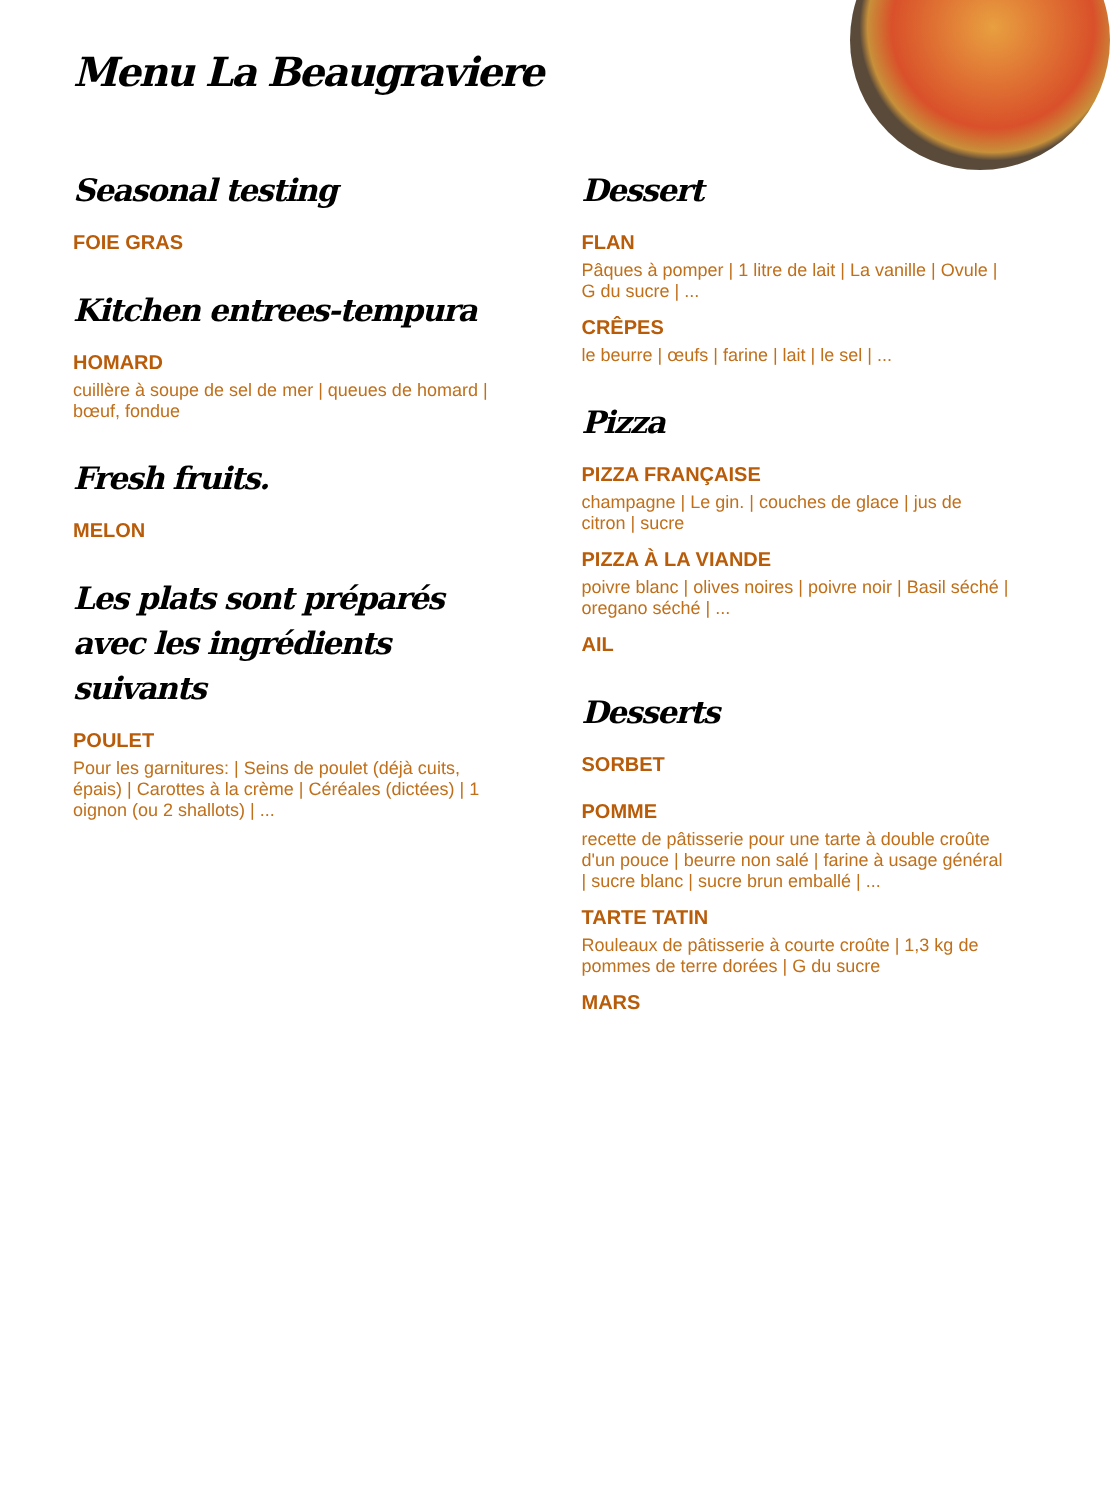Menu La Beaugraviere
Seasonal testing
FOIE GRAS
Kitchen entrees-tempura
HOMARD
cuillère à soupe de sel de mer | queues de homard | bœuf, fondue
Fresh fruits.
MELON
Les plats sont préparés avec les ingrédients suivants
POULET
Pour les garnitures: | Seins de poulet (déjà cuits, épais) | Carottes à la crème | Céréales (dictées) | 1 oignon (ou 2 shallots) | ...
Dessert
FLAN
Pâques à pomper | 1 litre de lait | La vanille | Ovule | G du sucre | ...
CRÊPES
le beurre | œufs | farine | lait | le sel | ...
Pizza
PIZZA FRANÇAISE
champagne | Le gin. | couches de glace | jus de citron | sucre
PIZZA À LA VIANDE
poivre blanc | olives noires | poivre noir | Basil séché | oregano séché | ...
AIL
Desserts
SORBET
POMME
recette de pâtisserie pour une tarte à double croûte d'un pouce | beurre non salé | farine à usage général | sucre blanc | sucre brun emballé | ...
TARTE TATIN
Rouleaux de pâtisserie à courte croûte | 1,3 kg de pommes de terre dorées | G du sucre
MARS